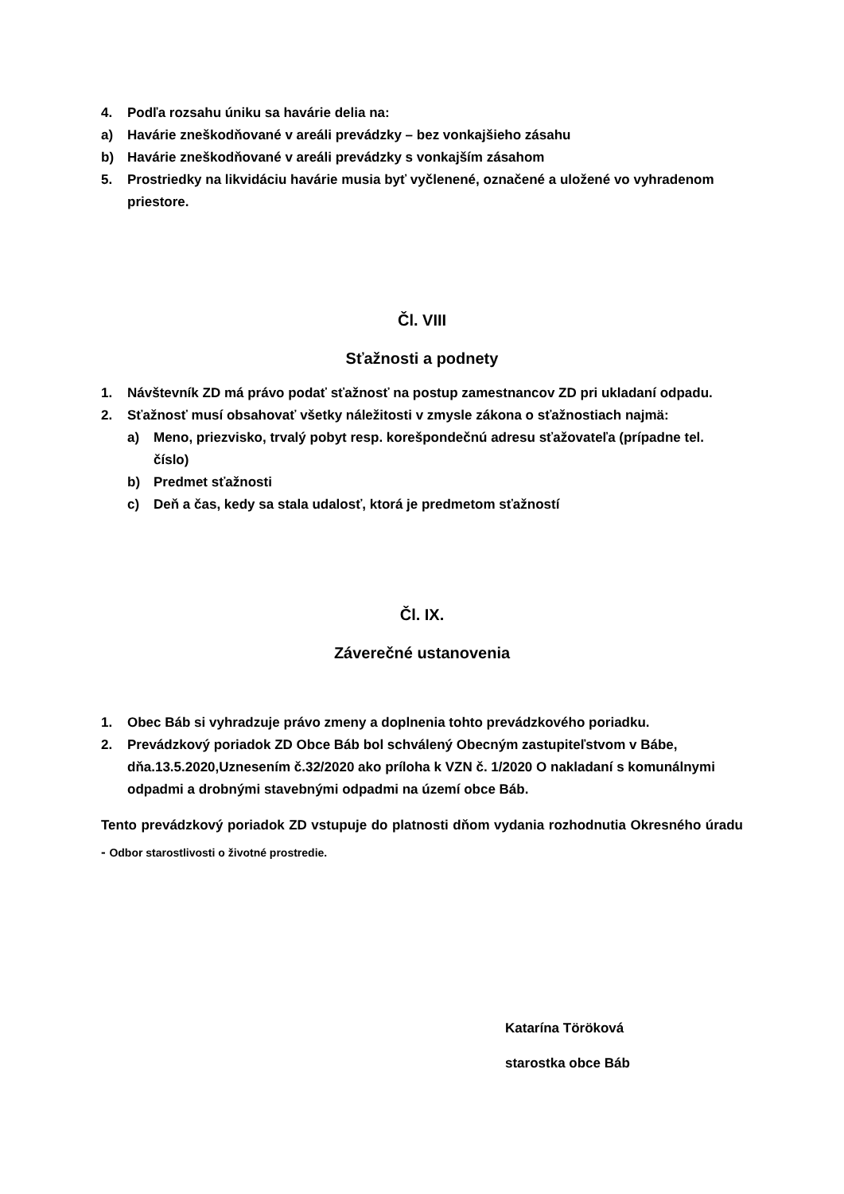4. Podľa rozsahu úniku sa havárie delia na:
a) Havárie zneškodňované v areáli prevádzky – bez vonkajšieho zásahu
b) Havárie zneškodňované v areáli prevádzky s vonkajším zásahom
5. Prostriedky na likvidáciu havárie musia byť vyčlenené, označené a uložené vo vyhradenom priestore.
Čl. VIII
Sťažnosti a podnety
1. Návštevník ZD má právo podať sťažnosť na postup zamestnancov ZD pri ukladaní odpadu.
2. Sťažnosť musí obsahovať všetky náležitosti v zmysle zákona o sťažnostiach najmä:
a) Meno, priezvisko, trvalý pobyt resp. korešpondečnú adresu sťažovateľa (prípadne tel. číslo)
b) Predmet sťažnosti
c) Deň a čas, kedy sa stala udalosť, ktorá je predmetom sťažností
Čl. IX.
Záverečné ustanovenia
1. Obec Báb si vyhradzuje právo zmeny a doplnenia tohto prevádzkového poriadku.
2. Prevádzkový poriadok ZD Obce Báb bol schválený Obecným zastupiteľstvom v Bábe, dňa.13.5.2020,Uznesením č.32/2020 ako príloha k VZN č. 1/2020 O nakladaní s komunálnymi odpadmi a drobnými stavebnými odpadmi na území obce Báb.
Tento prevádzkový poriadok ZD vstupuje do platnosti dňom vydania rozhodnutia Okresného úradu - Odbor starostlivosti o životné prostredie.
Katarína Töröková
starostka obce Báb